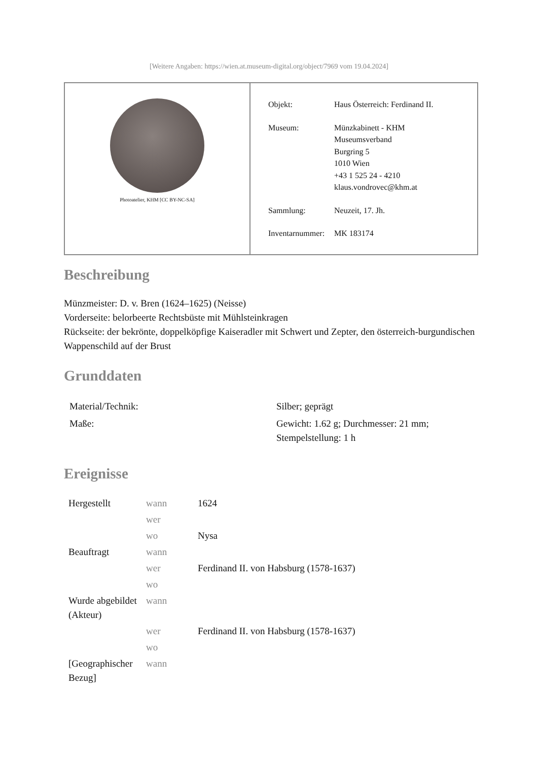[Weitere Angaben: https://wien.at.museum-digital.org/object/7969 vom 19.04.2024]
Photoatelier, KHM [CC BY-NC-SA]
| Objekt: | Haus Österreich: Ferdinand II. |
| Museum: | Münzkabinett - KHM Museumsverband Burgring 5 1010 Wien +43 1 525 24 - 4210 klaus.vondrovec@khm.at |
| Sammlung: | Neuzeit, 17. Jh. |
| Inventarnummer: | MK 183174 |
Beschreibung
Münzmeister: D. v. Bren (1624–1625) (Neisse)
Vorderseite: belorbeerte Rechtsbüste mit Mühlsteinkragen
Rückseite: der bekrönte, doppelköpfige Kaiseradler mit Schwert und Zepter, den österreich-burgundischen Wappenschild auf der Brust
Grunddaten
| Material/Technik: | Silber; geprägt |
| Maße: | Gewicht: 1.62 g; Durchmesser: 21 mm; Stempelstellung: 1 h |
Ereignisse
| Hergestellt | wann | 1624 |
| | wer | |
| | wo | Nysa |
| Beauftragt | wann | |
| | wer | Ferdinand II. von Habsburg (1578-1637) |
| | wo | |
| Wurde abgebildet (Akteur) | wann | |
| | wer | Ferdinand II. von Habsburg (1578-1637) |
| | wo | |
| [Geographischer Bezug] | wann | |